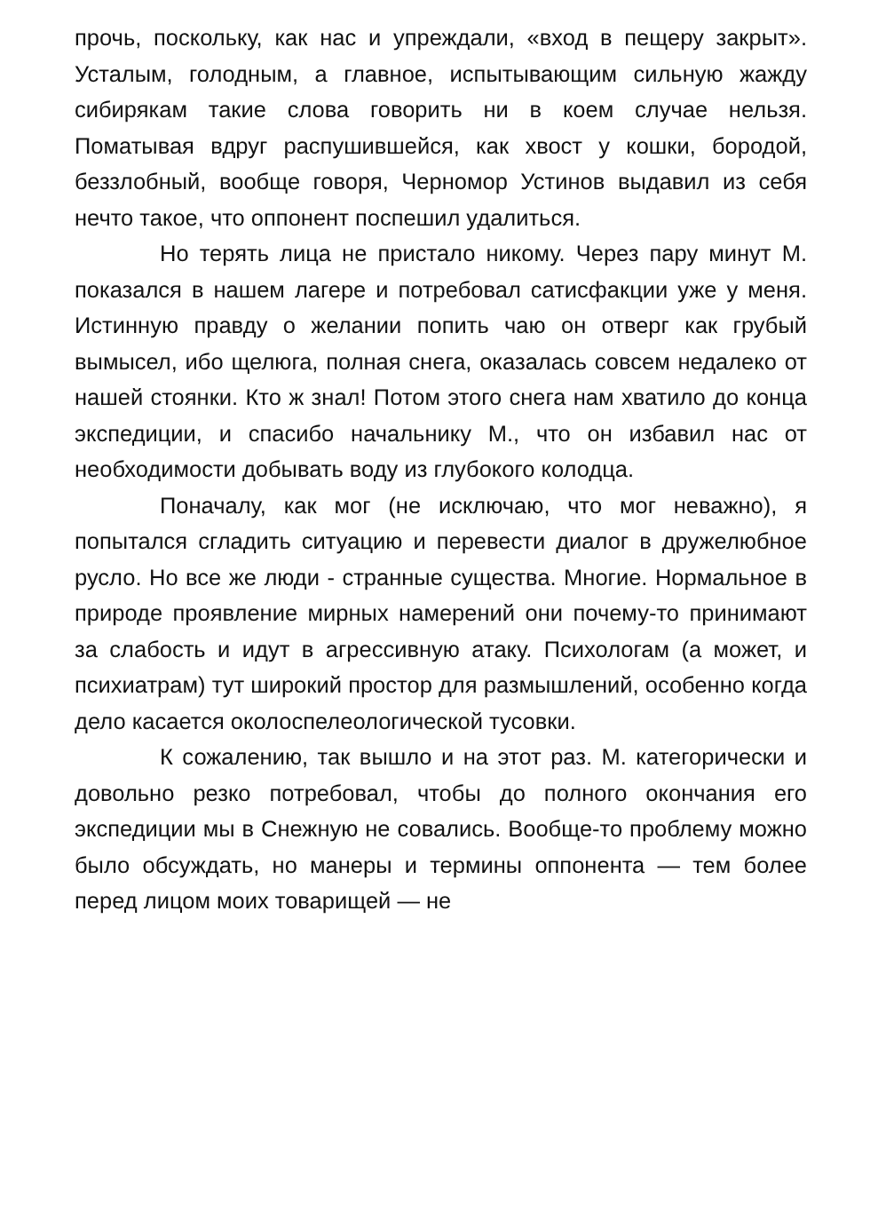прочь, поскольку, как нас и упреждали, «вход в пещеру закрыт». Усталым, голодным, а главное, испытывающим сильную жажду сибирякам такие слова говорить ни в коем случае нельзя. Поматывая вдруг распушившейся, как хвост у кошки, бородой, беззлобный, вообще говоря, Черномор Устинов выдавил из себя нечто такое, что оппонент поспешил удалиться.
Но терять лица не пристало никому. Через пару минут М. показался в нашем лагере и потребовал сатисфакции уже у меня. Истинную правду о желании попить чаю он отверг как грубый вымысел, ибо щелюга, полная снега, оказалась совсем недалеко от нашей стоянки. Кто ж знал! Потом этого снега нам хватило до конца экспедиции, и спасибо начальнику М., что он избавил нас от необходимости добывать воду из глубокого колодца.
Поначалу, как мог (не исключаю, что мог неважно), я попытался сгладить ситуацию и перевести диалог в дружелюбное русло. Но все же люди - странные существа. Многие. Нормальное в природе проявление мирных намерений они почему-то принимают за слабость и идут в агрессивную атаку. Психологам (а может, и психиатрам) тут широкий простор для размышлений, особенно когда дело касается околоспелеологической тусовки.
К сожалению, так вышло и на этот раз. М. категорически и довольно резко потребовал, чтобы до полного окончания его экспедиции мы в Снежную не совались. Вообще-то проблему можно было обсуждать, но манеры и термины оппонента — тем более перед лицом моих товарищей — не